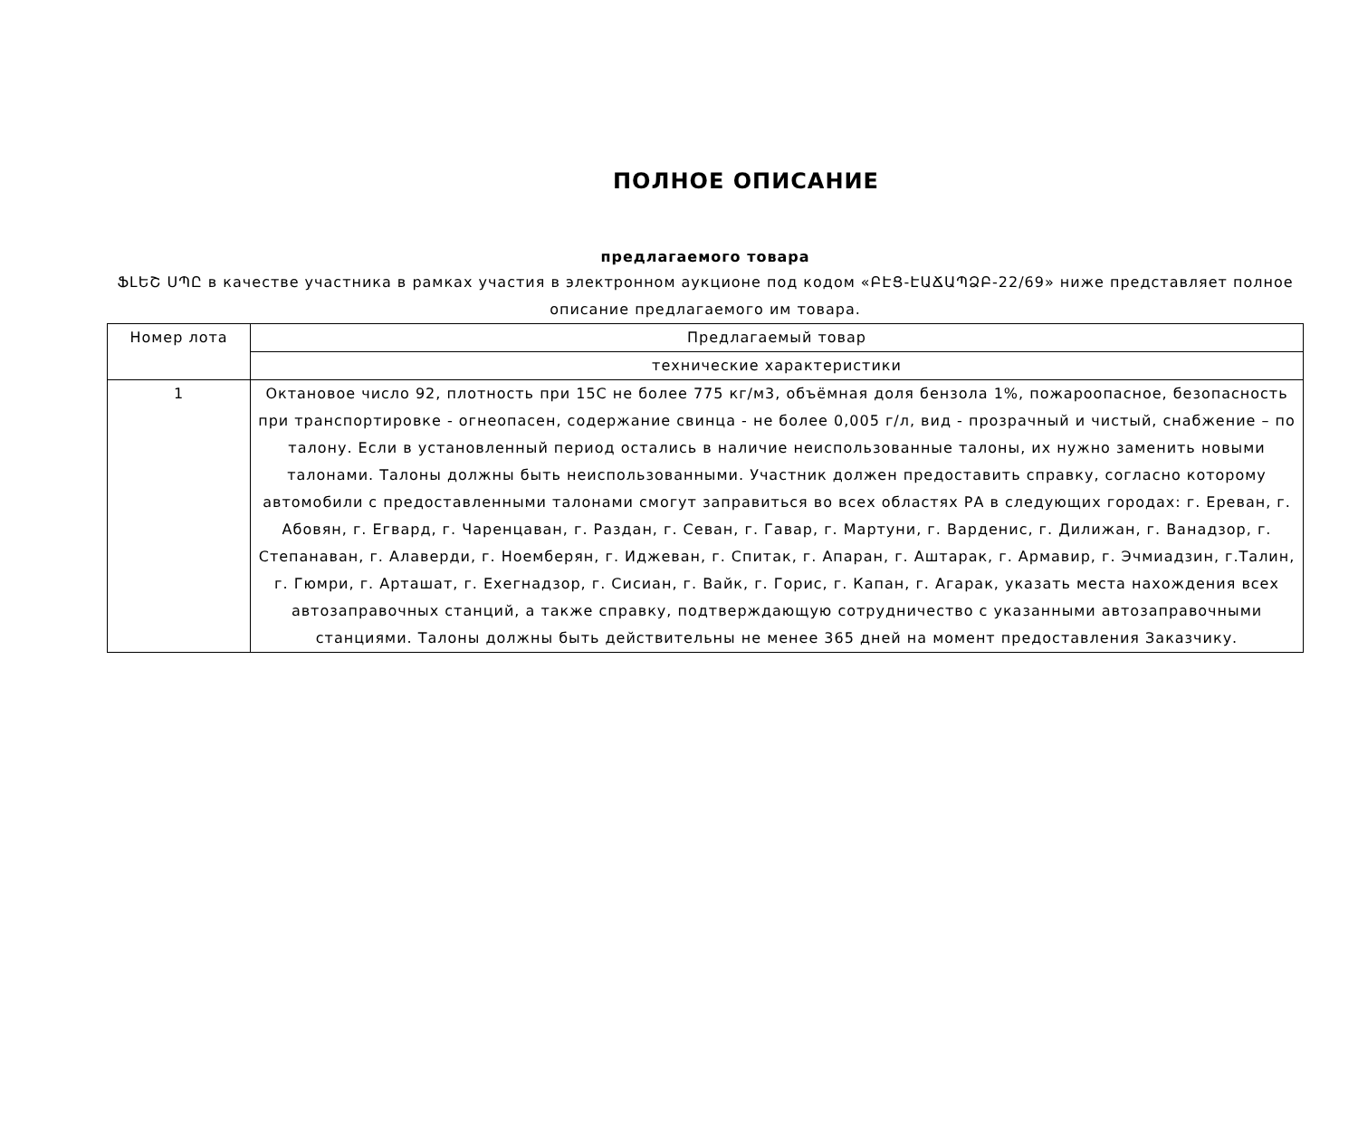ПОЛНОЕ ОПИСАНИЕ
предлагаемого товара
ՖԼԵՇ ՍՊԸ в качестве участника в рамках участия в электронном аукционе под кодом «ԲԷՑ-ԷԱՃԱՊՁԲ-22/69» ниже представляет полное описание предлагаемого им товара.
| Номер лота | Предлагаемый товар |
| | технические характеристики |
| 1 | Октановое число 92, плотность при 15С не более 775 кг/м3, объёмная доля бензола 1%, пожароопасное, безопасность при транспортировке - огнеопасен, содержание свинца - не более 0,005 г/л, вид - прозрачный и чистый, снабжение – по талону. Если в установленный период остались в наличие неиспользованные талоны, их нужно заменить новыми талонами. Талоны должны быть неиспользованными. Участник должен предоставить справку, согласно которому автомобили с предоставленными талонами смогут заправиться во всех областях РА в следующих городах: г. Ереван, г. Абовян, г. Егвард, г. Чаренцаван, г. Раздан, г. Севан, г. Гавар, г. Мартуни, г. Варденис, г. Дилижан, г. Ванадзор, г. Степанаван, г. Алаверди, г. Ноемберян, г. Иджеван, г. Спитак, г. Апаран, г. Аштарак, г. Армавир, г. Эчмиадзин, г.Талин, г. Гюмри, г. Арташат, г. Ехегнадзор, г. Сисиан, г. Вайк, г. Горис, г. Капан, г. Агарак, указать места нахождения всех автозаправочных станций, а также справку, подтверждающую сотрудничество с указанными автозаправочными станциями. Талоны должны быть действительны не менее 365 дней на момент предоставления Заказчику. |